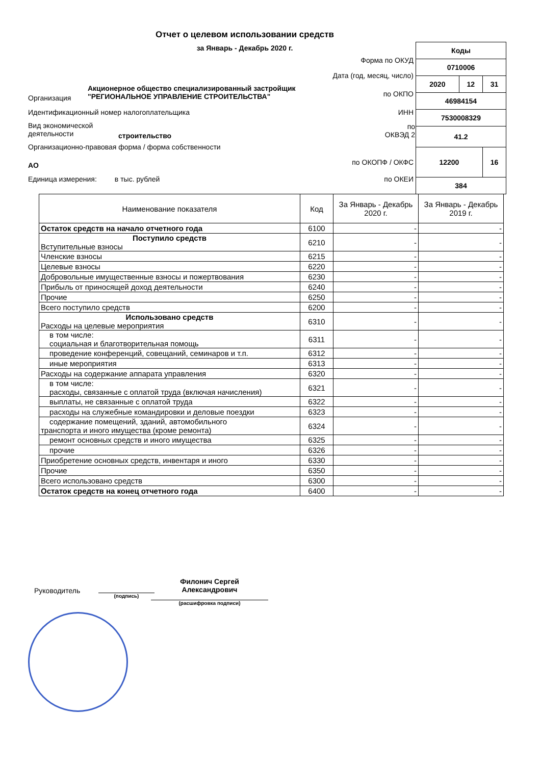Отчет о целевом использовании средств
за Январь - Декабрь 2020 г.
| Коды | | |
| 0710006 | | |
| 2020 | 12 | 31 |
| 46984154 | | |
| 7530008329 | | |
| 41.2 | | |
| 12200 | | 16 |
| 384 | | |
Форма по ОКУД
Дата (год, месяц, число)
Акционерное общество специализированный застройщик
"РЕГИОНАЛЬНОЕ УПРАВЛЕНИЕ СТРОИТЕЛЬСТВА"
Организация по ОКПО
Идентификационный номер налогоплательщика
ИНН
Вид экономической
деятельности
строительство
по
ОКВЭД 2
Организационно-правовая форма / форма собственности
АО по ОКОПФ / ОКФС
Единица измерения: в тыс. рублей
по ОКЕИ
| Наименование показателя | Код | За Январь - Декабрь 2020 г. | За Январь - Декабрь 2019 г. |
| --- | --- | --- | --- |
| Остаток средств на начало отчетного года | 6100 | - | - |
| Поступило средств Вступительные взносы | 6210 | - | - |
| Членские взносы | 6215 | - | - |
| Целевые взносы | 6220 | - | - |
| Добровольные имущественные взносы и пожертвования | 6230 | - | - |
| Прибыль от приносящей доход деятельности | 6240 | - | - |
| Прочие | 6250 | - | - |
| Всего поступило средств | 6200 | - | - |
| Использовано средств Расходы на целевые мероприятия | 6310 | - | - |
| в том числе: социальная и благотворительная помощь | 6311 | - | - |
| проведение конференций, совещаний, семинаров и т.п. | 6312 | - | - |
| иные мероприятия | 6313 | - | - |
| Расходы на содержание аппарата управления | 6320 | - | - |
| в том числе: расходы, связанные с оплатой труда (включая начисления) | 6321 | - | - |
| выплаты, не связанные с оплатой труда | 6322 | - | - |
| расходы на служебные командировки и деловые поездки | 6323 | - | - |
| содержание помещений, зданий, автомобильного транспорта и иного имущества (кроме ремонта) | 6324 | - | - |
| ремонт основных средств и иного имущества | 6325 | - | - |
| прочие | 6326 | - | - |
| Приобретение основных средств, инвентаря и иного | 6330 | - | - |
| Прочие | 6350 | - | - |
| Всего использовано средств | 6300 | - | - |
| Остаток средств на конец отчетного года | 6400 | - | - |
Руководитель
(подпись)
Филонич Сергей
Александрович
(расшифровка подписи)